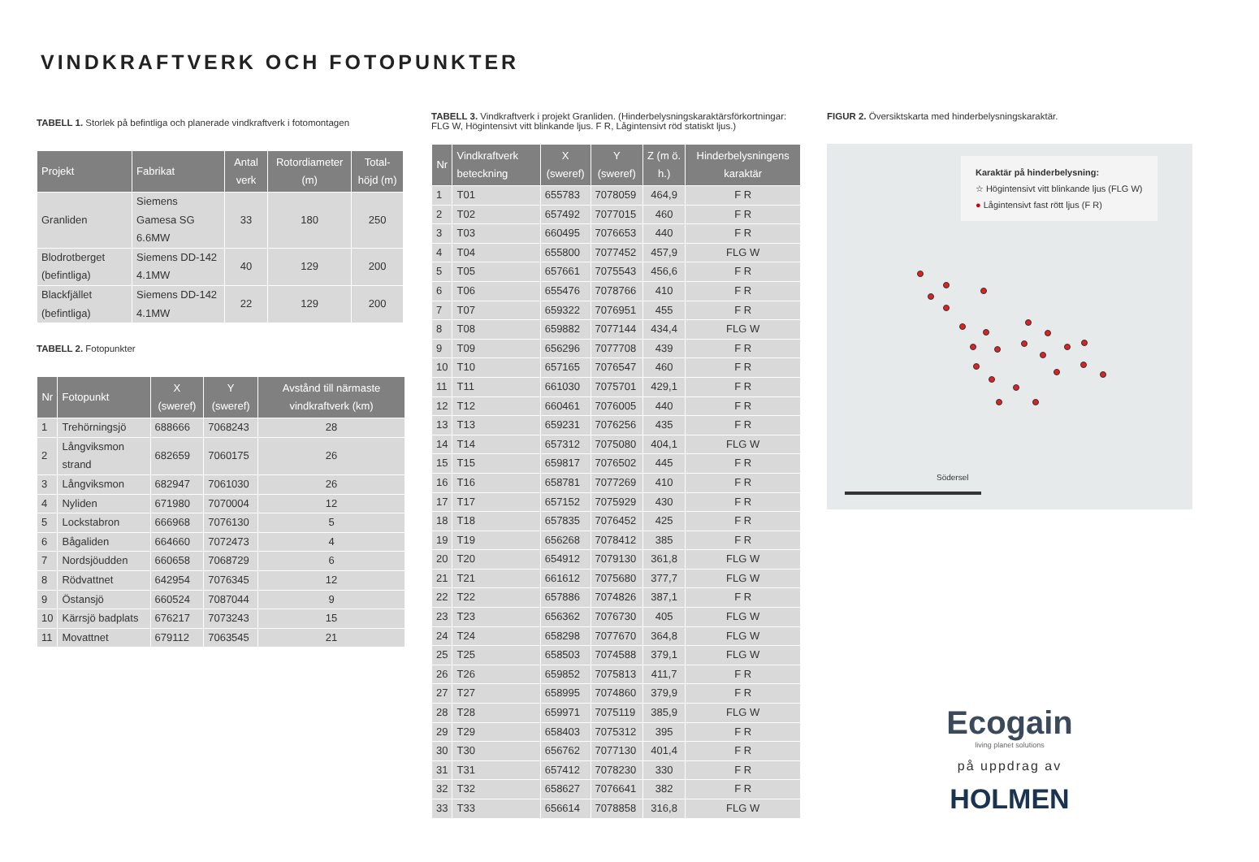VINDKRAFTVERK OCH FOTOPUNKTER
TABELL 1. Storlek på befintliga och planerade vindkraftverk i fotomontagen
| Projekt | Fabrikat | Antal verk | Rotordiameter (m) | Total-höjd (m) |
| --- | --- | --- | --- | --- |
| Granliden | Siemens Gamesa SG 6.6MW | 33 | 180 | 250 |
| Blodrotberget (befintliga) | Siemens DD-142 4.1MW | 40 | 129 | 200 |
| Blackfjället (befintliga) | Siemens DD-142 4.1MW | 22 | 129 | 200 |
TABELL 2. Fotopunkter
| Nr | Fotopunkt | X (sweref) | Y (sweref) | Avstånd till närmaste vindkraftverk (km) |
| --- | --- | --- | --- | --- |
| 1 | Trehörningsjö | 688666 | 7068243 | 28 |
| 2 | Långviksmon strand | 682659 | 7060175 | 26 |
| 3 | Långviksmon | 682947 | 7061030 | 26 |
| 4 | Nyliden | 671980 | 7070004 | 12 |
| 5 | Lockstabron | 666968 | 7076130 | 5 |
| 6 | Bågaliden | 664660 | 7072473 | 4 |
| 7 | Nordsjöudden | 660658 | 7068729 | 6 |
| 8 | Rödvattnet | 642954 | 7076345 | 12 |
| 9 | Östansjö | 660524 | 7087044 | 9 |
| 10 | Kärrsjö badplats | 676217 | 7073243 | 15 |
| 11 | Movattnet | 679112 | 7063545 | 21 |
TABELL 3. Vindkraftverk i projekt Granliden. (Hinderbelysningskaraktärsförkortningar: FLG W, Högintensivt vitt blinkande ljus. F R, Lågintensivt röd statiskt ljus.)
| Nr | Vindkraftverk beteckning | X (sweref) | Y (sweref) | Z (m ö. h.) | Hinderbelysningens karaktär |
| --- | --- | --- | --- | --- | --- |
| 1 | T01 | 655783 | 7078059 | 464,9 | F R |
| 2 | T02 | 657492 | 7077015 | 460 | F R |
| 3 | T03 | 660495 | 7076653 | 440 | F R |
| 4 | T04 | 655800 | 7077452 | 457,9 | FLG W |
| 5 | T05 | 657661 | 7075543 | 456,6 | F R |
| 6 | T06 | 655476 | 7078766 | 410 | F R |
| 7 | T07 | 659322 | 7076951 | 455 | F R |
| 8 | T08 | 659882 | 7077144 | 434,4 | FLG W |
| 9 | T09 | 656296 | 7077708 | 439 | F R |
| 10 | T10 | 657165 | 7076547 | 460 | F R |
| 11 | T11 | 661030 | 7075701 | 429,1 | F R |
| 12 | T12 | 660461 | 7076005 | 440 | F R |
| 13 | T13 | 659231 | 7076256 | 435 | F R |
| 14 | T14 | 657312 | 7075080 | 404,1 | FLG W |
| 15 | T15 | 659817 | 7076502 | 445 | F R |
| 16 | T16 | 658781 | 7077269 | 410 | F R |
| 17 | T17 | 657152 | 7075929 | 430 | F R |
| 18 | T18 | 657835 | 7076452 | 425 | F R |
| 19 | T19 | 656268 | 7078412 | 385 | F R |
| 20 | T20 | 654912 | 7079130 | 361,8 | FLG W |
| 21 | T21 | 661612 | 7075680 | 377,7 | FLG W |
| 22 | T22 | 657886 | 7074826 | 387,1 | F R |
| 23 | T23 | 656362 | 7076730 | 405 | FLG W |
| 24 | T24 | 658298 | 7077670 | 364,8 | FLG W |
| 25 | T25 | 658503 | 7074588 | 379,1 | FLG W |
| 26 | T26 | 659852 | 7075813 | 411,7 | F R |
| 27 | T27 | 658995 | 7074860 | 379,9 | F R |
| 28 | T28 | 659971 | 7075119 | 385,9 | FLG W |
| 29 | T29 | 658403 | 7075312 | 395 | F R |
| 30 | T30 | 656762 | 7077130 | 401,4 | F R |
| 31 | T31 | 657412 | 7078230 | 330 | F R |
| 32 | T32 | 658627 | 7076641 | 382 | F R |
| 33 | T33 | 656614 | 7078858 | 316,8 | FLG W |
FIGUR 2. Översiktskarta med hinderbelysningskaraktär.
Karaktär på hinderbelysning:
☆ Högintensivt vitt blinkande ljus (FLG W)
● Lågintensivt fast rött ljus (F R)
Södersel
Ecogain
living planet solutions
på uppdrag av
HOLMEN